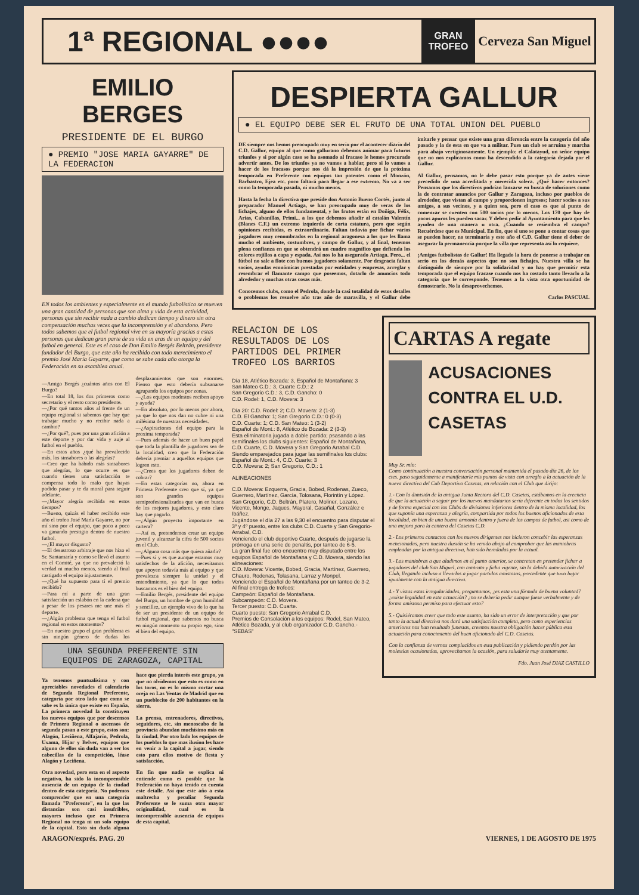1ª REGIONAL ●●●●
GRAN TROFEO
Cerveza San Miguel
EMILIO BERGES
PRESIDENTE DE EL BURGO
● PREMIO "JOSE MARIA GAYARRE" DE LA FEDERACION
EN todos los ambientes y especialmente en el mundo futbolístico se mueven una gran cantidad de personas que son alma y vida de esta actividad, personas que sin recibir nada a cambio dedican tiempo y dinero sin otra compensación muchas veces que la incomprensión y el abandono. Pero todos sabemos que el futbol regional vive en su mayoría gracias a estas personas que dedican gran parte de su vida en aras de un equipo y del futbol en general. Este es el caso de Don Emilio Bergés Beltrán, presidente fundador del Burgo, que este año ha recibido con todo merecimiento el premio José María Gayarre, que como se sabe cada año otorga la Federación en su asamblea anual.
—Amigo Bergés ¿cuántos años con El Burgo?
—En total 18, los dos primeros como secretario y el resto como presidente.
—¿Por qué tantos años al frente de un equipo regional si sabemos que hay que trabajar mucho y no recibir nada a cambio?
—¿Por qué?, pues por una gran afición a este deporte y por dar vida y auje al futbol en el pueblo.
—En estos años ¿qué ha prevalecido más, los sinsabores o las alegrías?
—Creo que ha habido más sinsabores que alegrías, lo que ocurre es que cuando tienes una satisfacción te compensa todo lo malo que hayas podido pasar y te da moral para seguir adelante.
—¿Mayor alegría recibida en estos tiempos?
—Bueno, quizás el haber recibido este año el trofeo José María Gayarre, no por mí sino por el equipo, que poco a poco va ganando prestigio dentro de nuestro futbol.
—¿El mayor disgusto?
—El desastroso arbitraje que nos hizo el Sr. Santamaría y como se llevó el asunto en el Comité, ya que no prevaleció la verdad ni mucho menos, siendo al final castigado el equipo injustamente.
—¿Qué ha supuesto para tí el premio recibido?
—Para mí a parte de una gran satisfacción un eslabón en la cadena que a pesar de los pesares me une más el deporte.
—¿Algún problema que tenga el futbol regional en estos momentos?
—En nuestro grupo el gran problema es sin ningún género de dudas los desplazamientos que son enormes. Pienso que esto debería subsanarse agrupando los equipos por zonas.
—¿Los equipos modestos reciben apoyo y ayuda?
—En absoluto, por lo menos por ahora, ya que lo que nos dan no cubre ni una milésima de nuestras necesidades.
—¿Aspiraciones del equipo para la proxima temporada?
—Pues además de hacer un buen papel que toda la plantilla de jugadores sea de la localidad, creo que la Federación debería premiar a aquellos equipos que logren esto.
—¿Crees que los jugadores deben de cobrar?
—En estas categorías no, ahora en Primera Preferente creo que sí, ya que son grandes equipos semiprofesionalizados que van en busca de los mejores jugadores, y esto claro hay que pagarlo.
—¿Algún proyecto importante en cartera?
—Así es, pretendemos crear un equipo juvenil y alcanzar la cifra de 500 socios en el Club.
—¿Alguna cosa más que quiera añadir?
—Pues sí y es que aunque estamos muy satisfechos de la afición, necesitamos que apoyen todavía más al equipo y que prevalezca siempre la unidad y el entendimiento, ya que lo que todos buscamos es el bien del equipo.
—Emilio Bergés, presidente del equipo del Burgo, un hombre de gran humildad y sencillez, un ejemplo vivo de lo que ha de ser un presidente de un equipo de futbol regional, que sabemos no busca en ningún momento su propio ego, sino el bien del equipo.
UNA SEGUNDA PREFERENTE SIN EQUIPOS DE ZARAGOZA, CAPITAL
Ya tenemos puntualísima y con apreciables novedades el calendario de Segunda Regional Preferente, categoría por otro lado que como se sabe es la única que existe en España. La primera novedad la constituyen los nuevos equipos que por descensos de Primera Regional o ascensos de segunda pasan a este grupo, estos son: Alagón, Leciñena, Alfajarín, Pedrola, Uxama, Hijar y Belver, equipos que alguno de ellos sin duda van a ser los cabecillas de la competición, léase Alagón y Leciñena.
Otra novedad, pero esta en el aspecto negativo, ha sido la incomprensible ausencia de un equipo de la ciudad dentro de esta categoría. No podemos comprender que en una categoría llamada "Preferente", en la que las distancias son casi insufribles, mayores incluso que en Primera Regional no tenga ni un solo equipo de la capital. Esto sin duda alguna hace que pierda interés este grupo, ya que no olvidemos que esto es como en los toros, no es lo mismo cortar una oreja en Las Ventas de Madrid que en un pueblecito de 200 habitantes en la sierra.
La prensa, entrenadores, directivos, seguidores, etc. sin menoscabo de la provincia abundan muchísimo más en la ciudad. Por otro lado los equipos de los pueblos lo que mas ilusion les hace en venir a la capital a jugar, siendo esto para ellos motivo de fiesta y satisfacción.
En fin que nadie se explica ni entiende como es posible que la Federación no haya tenido en cuenta este detalle. Así que este año a esta maltrecha y peculiar Segunda Preferente se le suma otra mayor originalidad, cual es la incomprensible ausencia de equipos de esta capital.
DESPIERTA GALLUR
● EL EQUIPO DEBE SER EL FRUTO DE UNA TOTAL UNION DEL PUEBLO
DE siempre nos hemos preocupado muy en serio por el acontecer diario del C.D. Gallur, equipo al que como gallurano debemos animar para futuros triunfos y si por algún caso se ha asomado al fracaso le hemos procurado advertir antes. De los triunfos ya no vamos a hablar, pero si lo vamos a hacer de los fracasos porque nos dá la impresión de que la próxima temporada en Preferente con equipos tan potentes como el Monzón, Barbastro, Ejea etc. poco faltará para llegar a ese extremo. No va a ser como la temporada pasada, ni mucho menos.
Hasta la fecha la directiva que preside don Antonio Bueno Cortés, junto al preparador Manuel Artiaga, se han preocupado muy de veras de los fichajes, alguno de ellos fundamental, y los frutos están en Doñiga, Félix, Arias, Cabanillas, Primi... a los que debemos añadir al catalán Valentín (Blanes C.F.) un extremo izquierdo de corta estatura, pero que según opiniones recibidas, es extraordinario. Faltan todavía por fichar varios jugadores muy renombrados en la regional aragonesa a los que les llama mucho el ambiente, costumbres, y campo de Gallur, y al final, tenemos plena confianza en que se obtendrá un cuadro magnífico que defienda los colores rojillos a capa y espada. Así nos lo ha asegurado Artiaga. Pero... el fútbol no sale a flote con buenos jugadores solamente. Por desgracia faltan socios, ayudas económicas prestadas por entidades y empresas, arreglar y resembrar el flamante campo que poseemos, dotarlo de anuncios todo alrededor y muchas otras cosas más.
Conocemos clubs, como el Pedrola, donde la casi totalidad de estos detalles o problemas los resuelve año tras año de maravilla, y el Gallur debe imitarle y pensar que existe una gran diferencia entre la categoría del año pasado y la de esta en que va a militar. Pues un club se arruina y marcha para abajo vertiginosamente. Un ejemplo: el Calatayud, un señor equipo que no nos explicamos como ha descendido a la categoría dejada por el Gallur.
Al Gallur, pensamos, no le debe pasar esto porque ya de antes viene precedido de una acreditada y merecida solera. ¿Qué hacer entonces? Pensamos que los directivos podrían lanzarse en busca de soluciones como la de contratar anuncios por Gallur y Zaragoza, incluso por pueblos de alrededor, que vistan al campo y proporcionen ingresos; hacer socios a sus amigos, a sus vecinos, y a quien sea, pero el caso es que al punto de comenzar se cuenten con 500 socios por lo menos. Los 170 que hay de pocos apuros les pueden sacar. Y deben pedir al Ayuntamiento para que les ayuden de una manera u otra. ¿Cuando se resiembra el campo? Recuérdese que es Municipal. En fin, que si uno se pone a contar cosas que se pueden hacer, no terminaría y este año el C.D. Gallur tiene el deber de asegurar la permanencia porque la villa que representa así lo requiere.
¡Amigos futbolistas de Gallur! Ha llegado la hora de ponerse a trabajar en serio en los demás aspectos que no son fichajes. Nuestra villa se ha distinguido de siempre por la solidaridad y no hay que permitir esta temporada que el equipo fracase cuando nos ha costado tanto llevarlo a la categoría que le corresponde. Tenemos a la vista otra oportunidad de demostrarlo. No la desaprovechemos.
Carlos PASCUAL
RELACION DE LOS RESULTADOS DE LOS PARTIDOS DEL PRIMER TROFEO LOS BARRIOS
Día 18, Atlético Bozada: 3, Español de Montañana: 3
San Mateo C.D.: 3, Cuarte C.D.: 2
San Gregorio C.D.: 3, C.D. Gancho: 0
C.D. Rodel: 1, C.D. Movera: 3
Día 20: C.D. Rodel: 2; C.D. Movera: 2 (1-3)
C.D. El Gancho: 1; San Gregorio C.D.: 0 (0-3)
C.D. Cuarte: 1; C.D. San Mateo: 1 (3-2)
Español de Mont.: 8, Atlético de Bozada: 2 (3-3)
Esta eliminatoria jugada a doble partido; psasando a las semifinales los clubs siguientes: Español de Montañana, C.D. Cuarte, C.D. Movera y San Gregorio Arrabal C.D.
Siendo emparejados para jugar las semifinales los clubs:
Español de Mont.: 4, C.D. Cuarte: 3
C.D. Movera: 2; San Gregorio, C.D.: 1
ALINEACIONES
C.D. Movera: Ezquerra, Gracia, Bobed, Rodenas, Zueco, Guerrero, Martínez, García, Tolosana, Florintín y López.
San Gregorio, C.D. Beltrán, Platero, Moliner, Lozano, Vicente, Monge, Jaques, Mayoral, Casañal, González e Ibáñez.
Jugándose el día 27 a las 9,30 el encuentro para disputar el 3º y 4º puesto, entre los clubs C.D. Cuarte y San Gregorio-Arrabal, C.D.
Venciendo el club deportivo Cuarte, después de jugarse la prórroga en una serie de penaltis, por tanteo de 6-5.
La gran final fue otro encuentro muy disputado entre los equipos Español de Montañana y C.D. Movera, siendo las alineaciones:
C.D. Movera: Vicente, Bobed, Gracia, Martínez, Guerrero, Chauro, Rodenas, Tolasana, Larraz y Monpel.
Venciendo el Español de Montañana por un tanteo de 3-2.
Al final entrega de trofeos:
Campeón: Español de Montañana.
Subcampeón: C.D. Movera.
Tercer puesto: C.D. Cuarte.
Cuarto puesto: San Gregorio Arrabal C.D.
Premios de Consolación a los equipos: Rodel, San Mateo, Atlético Bozada, y al club organizador C.D. Gancho.- "SEBAS"
CARTAS A regate
ACUSACIONES CONTRA EL U.D. CASETAS
Muy Sr. mío:
Como continuación a nuestra conversación personal mantenida el pasado día 26, de los ctes. paso seguidamente a manifestarle mis puntos de vista con arreglo a la actuación de la nueva directiva del Cub Deportivo Casetas, en relación con el Club que dirijo:
1.- Con la dimisión de la antigua Junta Rectora del C.D. Casetas, estábamos en la creencia de que la actuación a seguir por los nuevos mandatarios sería diferente en todos los sentidos y de forma especial con los Clubs de divisiones inferiores dentro de la misma localidad, los que suponía una esperanza y alegría, compartida por todos los buenos aficionados de esta localidad, en bien de una buena armonía dentro y fuera de los campos de futbol, asi como de una mejora para la cantera del Casetas C.D.
2.- Los primeros contactos con los nuevos dirigentes nos hicieron concebir las esperanzas mencionadas, pero nuestra ilusión se ha venido abajo al comprobar que las maniobras empleadas por la antigua directiva, han sido heredadas por la actual.
3.- Las maniobras a que aludimos en el punto anterior, se concretan en pretender fichar a jugadores del club San Miguel, con contrato y ficha vigente, sin la debida autorización del Club, llegando incluso a llevarlos a jugar partidos amistosos, precedente que tuvo lugar igualmente con la antigua directiva.
4.- Y vistas estas irregularidades, preguntamos, ¿es esta una fórmula de buena voluntad? ¿existe legalidad en esta actuación? ¿no se debería pedir aunque fuese verbalmente y de forma amistosa permiso para efectuar esto?
5.- Quisiéramos creer que todo este asunto, ha sido un error de interpretación y que por tanto la actual directiva nos dará una satisfacción completa, pero como experiencias anteriores nos han resultado funestas, creemos nuestra obligación hacer pública esta actuación para conocimiento del buen aficionado del C.D. Casetas.
Con la confianza de vernos complacidos en esta publicación y pidiendo perdón por las molestias ocasionadas, aprovechamos la ocasión, para saludarle muy atentamente.
Fdo. Juan José DIAZ CASTILLO
ARAGON/exprés. PAG. 20 VIERNES, 1 DE AGOSTO DE 1975